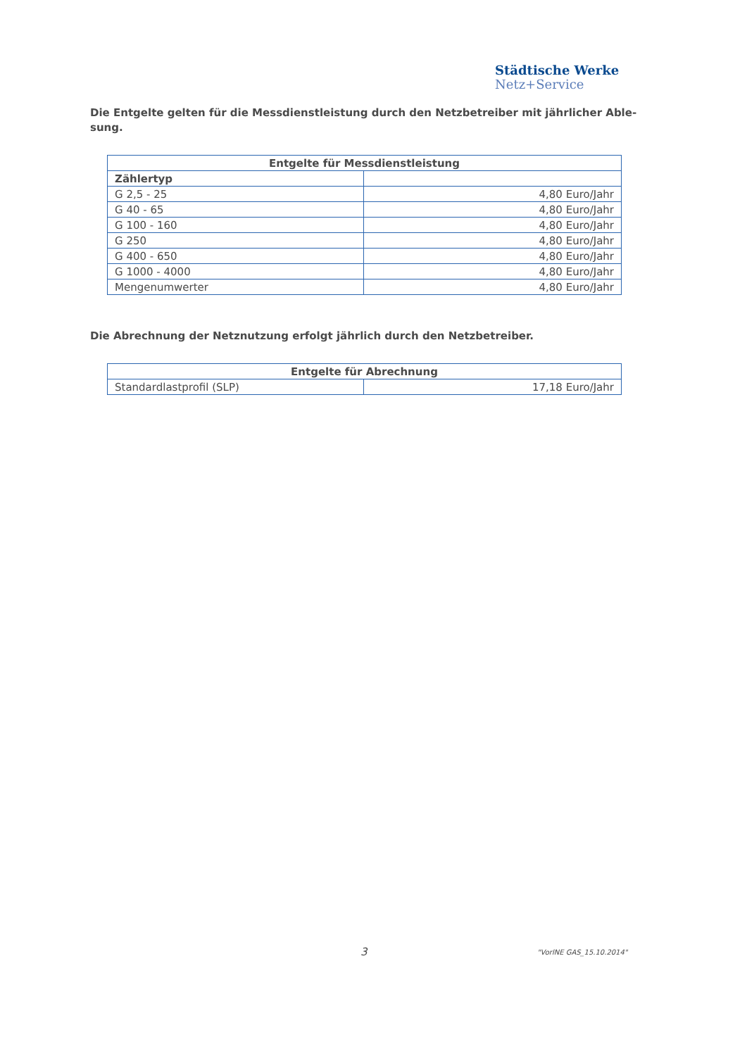Städtische Werke
Netz+Service
Die Entgelte gelten für die Messdienstleistung durch den Netzbetreiber mit jährlicher Able-sung.
| Entgelte für Messdienstleistung | |
| --- | --- |
| Zählertyp | |
| G 2,5 - 25 | 4,80 Euro/Jahr |
| G 40 - 65 | 4,80 Euro/Jahr |
| G 100 - 160 | 4,80 Euro/Jahr |
| G 250 | 4,80 Euro/Jahr |
| G 400 - 650 | 4,80 Euro/Jahr |
| G 1000 - 4000 | 4,80 Euro/Jahr |
| Mengenumwerter | 4,80 Euro/Jahr |
Die Abrechnung der Netznutzung erfolgt jährlich durch den Netzbetreiber.
| Entgelte für Abrechnung | |
| --- | --- |
| Standardlastprofil (SLP) | 17,18 Euro/Jahr |
3 "VorlNE GAS_15.10.2014"